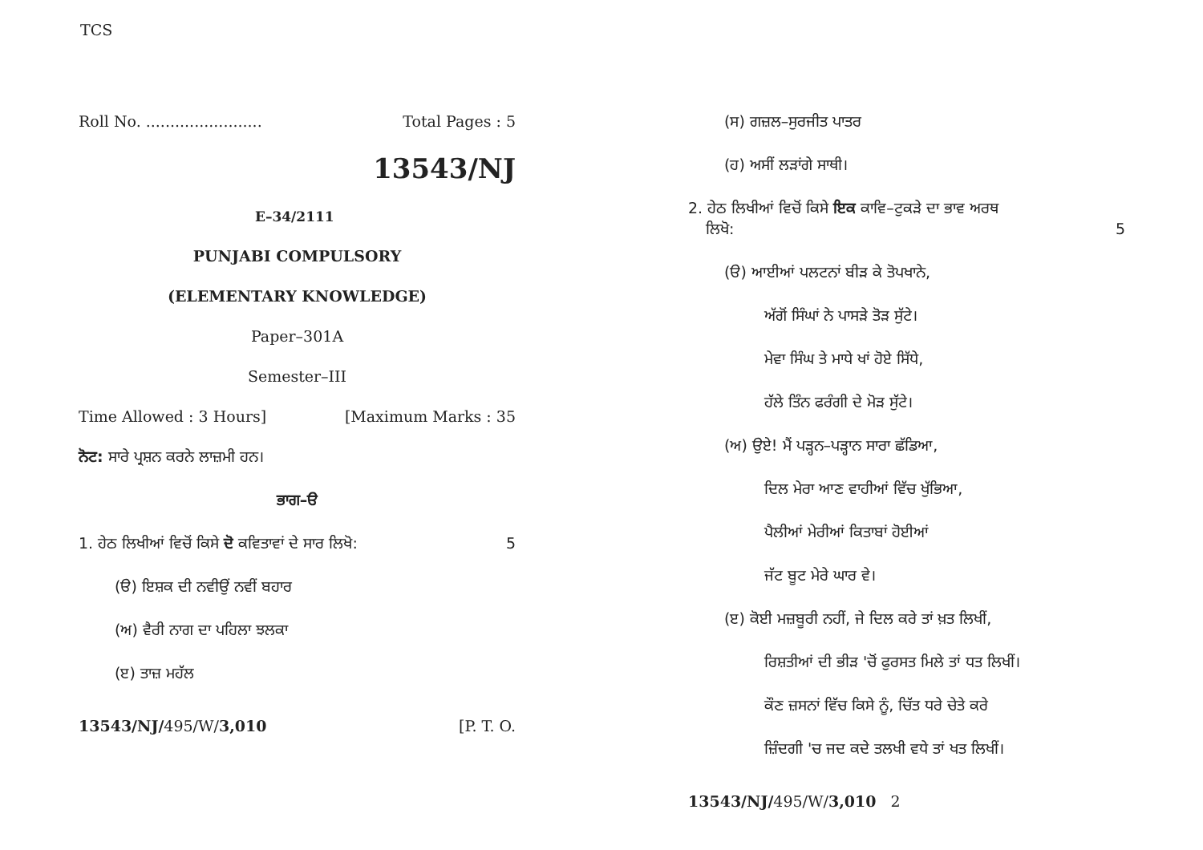TCS
Roll No. ........................ Total Pages : 5
13543/NJ
E–34/2111
PUNJABI COMPULSORY
(ELEMENTARY KNOWLEDGE)
Paper–301A
Semester–III
Time Allowed : 3 Hours] [Maximum Marks : 35
ਨੋਟ: ਸਾਰੇ ਪ੍ਰਸ਼ਨ ਕਰਨੇ ਲਾਜ਼ਮੀ ਹਨ।
ਭਾਗ–ੳ
1. ਹੇਠ ਲਿਖੀਆਂ ਵਿਚੋਂ ਕਿਸੇ ਦੋ ਕਵਿਤਾਵਾਂ ਦੇ ਸਾਰ ਲਿਖੋ: 5
(ੳ) ਇਸ਼ਕ ਦੀ ਨਵੀਉਂ ਨਵੀਂ ਬਹਾਰ
(ਅ) ਵੈਰੀ ਨਾਗ ਦਾ ਪਹਿਲਾ ਝਲਕਾ
(ੲ) ਤਾਜ਼ ਮਹੱਲ
13543/NJ/495/W/3,010 [P. T. O.
(ਸ) ਗਜ਼ਲ–ਸੁਰਜੀਤ ਪਾਤਰ
(ਹ) ਅਸੀਂ ਲੜਾਂਗੇ ਸਾਥੀ।
2. ਹੇਠ ਲਿਖੀਆਂ ਵਿਚੋਂ ਕਿਸੇ ਇਕ ਕਾਵਿ–ਟੁਕੜੇ ਦਾ ਭਾਵ ਅਰਥ
ਲਿਖੋ: 5
(ੳ) ਆਈਆਂ ਪਲਟਨਾਂ ਬੀੜ ਕੇ ਤੋਪਖਾਨੇ,
ਅੱਗੋਂ ਸਿੰਘਾਂ ਨੇ ਪਾਸੜੇ ਤੋੜ ਸੁੱਟੇ।
ਮੇਵਾ ਸਿੰਘ ਤੇ ਮਾਧੇ ਖਾਂ ਹੋਏ ਸਿੱਧੇ,
ਹੱਲੇ ਤਿੰਨ ਫਰੰਗੀ ਦੇ ਮੋੜ ਸੁੱਟੇ।
(ਅ) ਉਏ! ਮੈਂ ਪੜ੍ਹਨ–ਪੜ੍ਹਾਨ ਸਾਰਾ ਛੱਡਿਆ,
ਦਿਲ ਮੇਰਾ ਆਣ ਵਾਹੀਆਂ ਵਿੱਚ ਖੁੱਭਿਆ,
ਪੈਲੀਆਂ ਮੇਰੀਆਂ ਕਿਤਾਬਾਂ ਹੋਈਆਂ
ਜੱਟ ਬੂਟ ਮੇਰੇ ਘਾਰ ਵੇ।
(ੲ) ਕੋਈ ਮਜ਼ਬੂਰੀ ਨਹੀਂ, ਜੇ ਦਿਲ ਕਰੇ ਤਾਂ ਖ਼ਤ ਲਿਖੀਂ,
ਰਿਸ਼ਤੀਆਂ ਦੀ ਭੀੜ 'ਚੋਂ ਫੁਰਸਤ ਮਿਲੇ ਤਾਂ ਧਤ ਲਿਖੀਂ।
ਕੌਣ ਜ਼ਸਨਾਂ ਵਿੱਚ ਕਿਸੇ ਨੂੰ, ਚਿੱਤ ਧਰੇ ਚੇਤੇ ਕਰੇ
ਜ਼ਿੰਦਗੀ 'ਚ ਜਦ ਕਦੇ ਤਲਖੀ ਵਧੇ ਤਾਂ ਖਤ ਲਿਖੀਂ।
13543/NJ/495/W/3,010 2